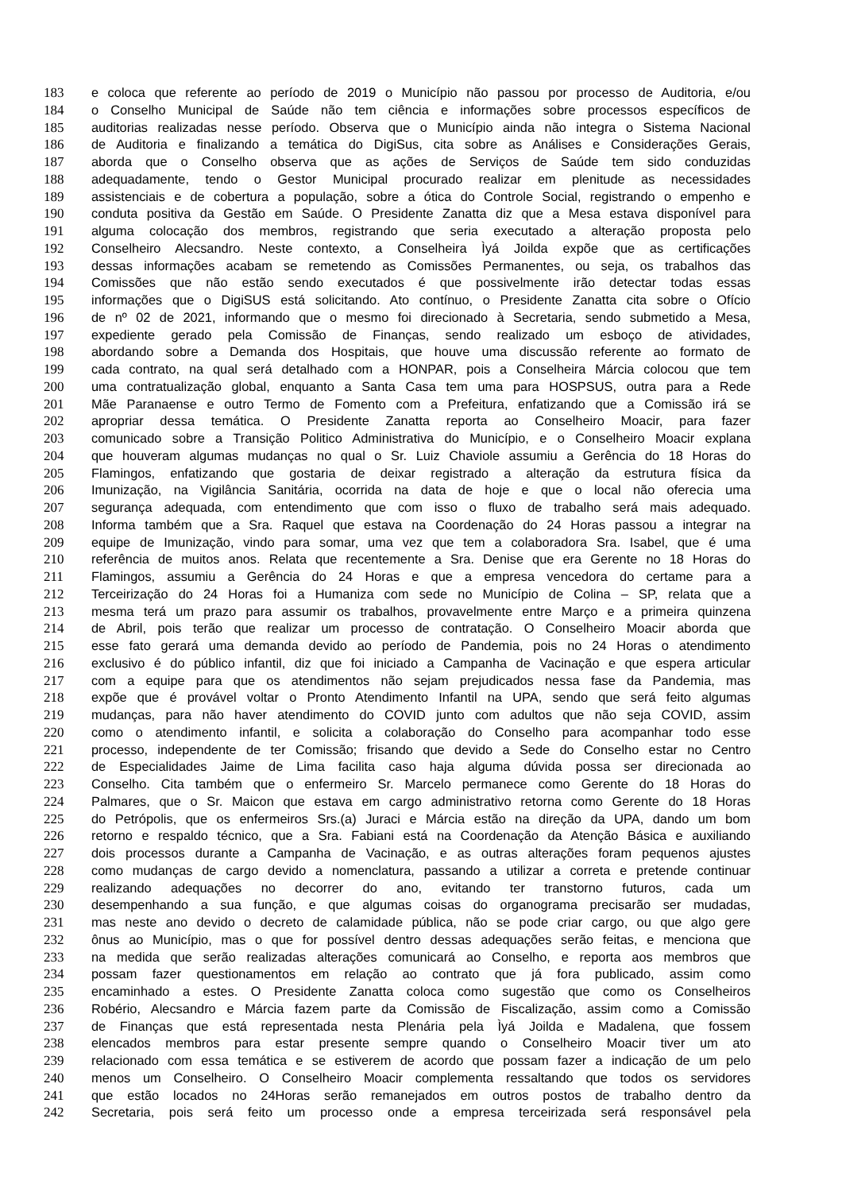183 e coloca que referente ao período de 2019 o Município não passou por processo de Auditoria, e/ou
184 o Conselho Municipal de Saúde não tem ciência e informações sobre processos específicos de
185 auditorias realizadas nesse período. Observa que o Município ainda não integra o Sistema Nacional
186 de Auditoria e finalizando a temática do DigiSus, cita sobre as Análises e Considerações Gerais,
187 aborda que o Conselho observa que as ações de Serviços de Saúde tem sido conduzidas
188 adequadamente, tendo o Gestor Municipal procurado realizar em plenitude as necessidades
189 assistenciais e de cobertura a população, sobre a ótica do Controle Social, registrando o empenho e
190 conduta positiva da Gestão em Saúde. O Presidente Zanatta diz que a Mesa estava disponível para
191 alguma colocação dos membros, registrando que seria executado a alteração proposta pelo
192 Conselheiro Alecsandro. Neste contexto, a Conselheira Ìyá Joilda expõe que as certificações
193 dessas informações acabam se remetendo as Comissões Permanentes, ou seja, os trabalhos das
194 Comissões que não estão sendo executados é que possivelmente irão detectar todas essas
195 informações que o DigiSUS está solicitando. Ato contínuo, o Presidente Zanatta cita sobre o Ofício
196 de nº 02 de 2021, informando que o mesmo foi direcionado à Secretaria, sendo submetido a Mesa,
197 expediente gerado pela Comissão de Finanças, sendo realizado um esboço de atividades,
198 abordando sobre a Demanda dos Hospitais, que houve uma discussão referente ao formato de
199 cada contrato, na qual será detalhado com a HONPAR, pois a Conselheira Márcia colocou que tem
200 uma contratualização global, enquanto a Santa Casa tem uma para HOSPSUS, outra para a Rede
201 Mãe Paranaense e outro Termo de Fomento com a Prefeitura, enfatizando que a Comissão irá se
202 apropriar dessa temática. O Presidente Zanatta reporta ao Conselheiro Moacir, para fazer
203 comunicado sobre a Transição Politico Administrativa do Município, e o Conselheiro Moacir explana
204 que houveram algumas mudanças no qual o Sr. Luiz Chaviole assumiu a Gerência do 18 Horas do
205 Flamingos, enfatizando que gostaria de deixar registrado a alteração da estrutura física da
206 Imunização, na Vigilância Sanitária, ocorrida na data de hoje e que o local não oferecia uma
207 segurança adequada, com entendimento que com isso o fluxo de trabalho será mais adequado.
208 Informa também que a Sra. Raquel que estava na Coordenação do 24 Horas passou a integrar na
209 equipe de Imunização, vindo para somar, uma vez que tem a colaboradora Sra. Isabel, que é uma
210 referência de muitos anos. Relata que recentemente a Sra. Denise que era Gerente no 18 Horas do
211 Flamingos, assumiu a Gerência do 24 Horas e que a empresa vencedora do certame para a
212 Terceirização do 24 Horas foi a Humaniza com sede no Município de Colina – SP, relata que a
213 mesma terá um prazo para assumir os trabalhos, provavelmente entre Março e a primeira quinzena
214 de Abril, pois terão que realizar um processo de contratação. O Conselheiro Moacir aborda que
215 esse fato gerará uma demanda devido ao período de Pandemia, pois no 24 Horas o atendimento
216 exclusivo é do público infantil, diz que foi iniciado a Campanha de Vacinação e que espera articular
217 com a equipe para que os atendimentos não sejam prejudicados nessa fase da Pandemia, mas
218 expõe que é provável voltar o Pronto Atendimento Infantil na UPA, sendo que será feito algumas
219 mudanças, para não haver atendimento do COVID junto com adultos que não seja COVID, assim
220 como o atendimento infantil, e solicita a colaboração do Conselho para acompanhar todo esse
221 processo, independente de ter Comissão; frisando que devido a Sede do Conselho estar no Centro
222 de Especialidades Jaime de Lima facilita caso haja alguma dúvida possa ser direcionada ao
223 Conselho. Cita também que o enfermeiro Sr. Marcelo permanece como Gerente do 18 Horas do
224 Palmares, que o Sr. Maicon que estava em cargo administrativo retorna como Gerente do 18 Horas
225 do Petrópolis, que os enfermeiros Srs.(a) Juraci e Márcia estão na direção da UPA, dando um bom
226 retorno e respaldo técnico, que a Sra. Fabiani está na Coordenação da Atenção Básica e auxiliando
227 dois processos durante a Campanha de Vacinação, e as outras alterações foram pequenos ajustes
228 como mudanças de cargo devido a nomenclatura, passando a utilizar a correta e pretende continuar
229 realizando adequações no decorrer do ano, evitando ter transtorno futuros, cada um
230 desempenhando a sua função, e que algumas coisas do organograma precisarão ser mudadas,
231 mas neste ano devido o decreto de calamidade pública, não se pode criar cargo, ou que algo gere
232 ônus ao Município, mas o que for possível dentro dessas adequações serão feitas, e menciona que
233 na medida que serão realizadas alterações comunicará ao Conselho, e reporta aos membros que
234 possam fazer questionamentos em relação ao contrato que já fora publicado, assim como
235 encaminhado a estes. O Presidente Zanatta coloca como sugestão que como os Conselheiros
236 Robério, Alecsandro e Márcia fazem parte da Comissão de Fiscalização, assim como a Comissão
237 de Finanças que está representada nesta Plenária pela Ìyá Joilda e Madalena, que fossem
238 elencados membros para estar presente sempre quando o Conselheiro Moacir tiver um ato
239 relacionado com essa temática e se estiverem de acordo que possam fazer a indicação de um pelo
240 menos um Conselheiro. O Conselheiro Moacir complementa ressaltando que todos os servidores
241 que estão locados no 24Horas serão remanejados em outros postos de trabalho dentro da
242 Secretaria, pois será feito um processo onde a empresa terceirizada será responsável pela